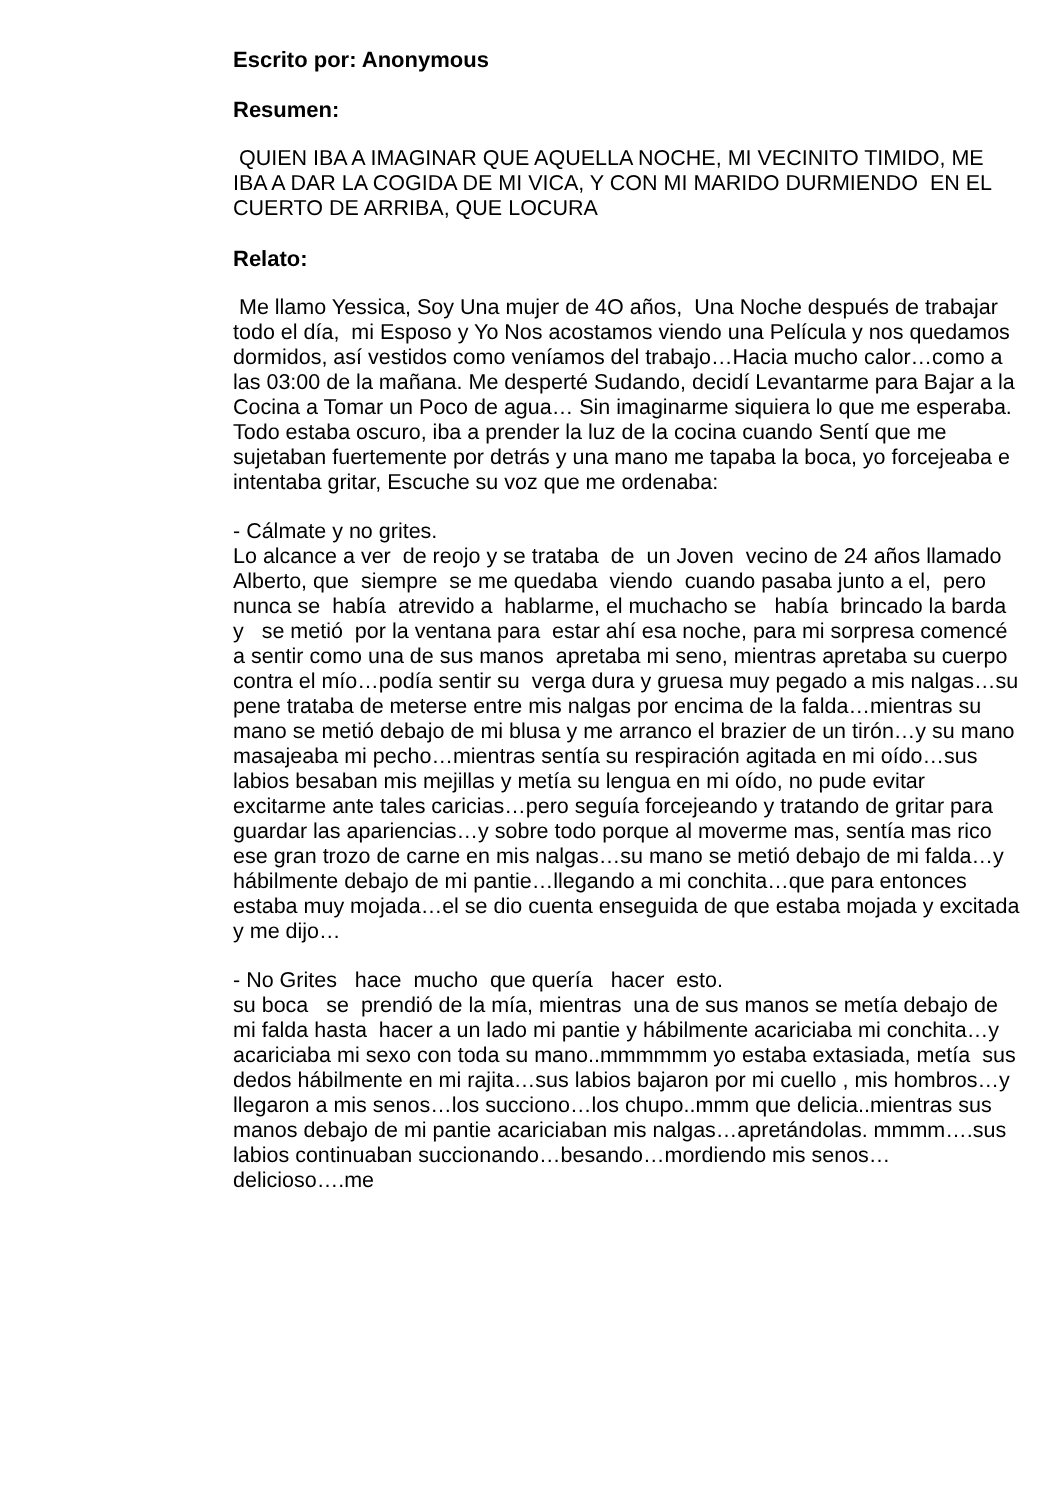Escrito por: Anonymous
Resumen:
QUIEN IBA A IMAGINAR QUE AQUELLA NOCHE, MI VECINITO TIMIDO, ME IBA A DAR LA COGIDA DE MI VICA, Y CON MI MARIDO DURMIENDO EN EL CUERTO DE ARRIBA, QUE LOCURA
Relato:
Me llamo Yessica, Soy Una mujer de 4O años, Una Noche después de trabajar todo el día, mi Esposo y Yo Nos acostamos viendo una Película y nos quedamos dormidos, así vestidos como veníamos del trabajo…Hacia mucho calor…como a las 03:00 de la mañana. Me desperté Sudando, decidí Levantarme para Bajar a la Cocina a Tomar un Poco de agua… Sin imaginarme siquiera lo que me esperaba. Todo estaba oscuro, iba a prender la luz de la cocina cuando Sentí que me sujetaban fuertemente por detrás y una mano me tapaba la boca, yo forcejeaba e intentaba gritar, Escuche su voz que me ordenaba:
- Cálmate y no grites.
Lo alcance a ver de reojo y se trataba de un Joven vecino de 24 años llamado Alberto, que siempre se me quedaba viendo cuando pasaba junto a el, pero nunca se había atrevido a hablarme, el muchacho se había brincado la barda y se metió por la ventana para estar ahí esa noche, para mi sorpresa comencé a sentir como una de sus manos apretaba mi seno, mientras apretaba su cuerpo contra el mío…podía sentir su verga dura y gruesa muy pegado a mis nalgas…su pene trataba de meterse entre mis nalgas por encima de la falda…mientras su mano se metió debajo de mi blusa y me arranco el brazier de un tirón…y su mano masajeaba mi pecho…mientras sentía su respiración agitada en mi oído…sus labios besaban mis mejillas y metía su lengua en mi oído, no pude evitar excitarme ante tales caricias…pero seguía forcejeando y tratando de gritar para guardar las apariencias…y sobre todo porque al moverme mas, sentía mas rico ese gran trozo de carne en mis nalgas…su mano se metió debajo de mi falda…y hábilmente debajo de mi pantie…llegando a mi conchita…que para entonces estaba muy mojada…el se dio cuenta enseguida de que estaba mojada y excitada y me dijo…
- No Grites hace mucho que quería hacer esto.
su boca se prendió de la mía, mientras una de sus manos se metía debajo de mi falda hasta hacer a un lado mi pantie y hábilmente acariciaba mi conchita…y acariciaba mi sexo con toda su mano..mmmmmm yo estaba extasiada, metía sus dedos hábilmente en mi rajita…sus labios bajaron por mi cuello , mis hombros…y llegaron a mis senos…los succiono…los chupo..mmm que delicia..mientras sus manos debajo de mi pantie acariciaban mis nalgas…apretándolas. mmmm….sus labios continuaban succionando…besando…mordiendo mis senos…delicioso….me